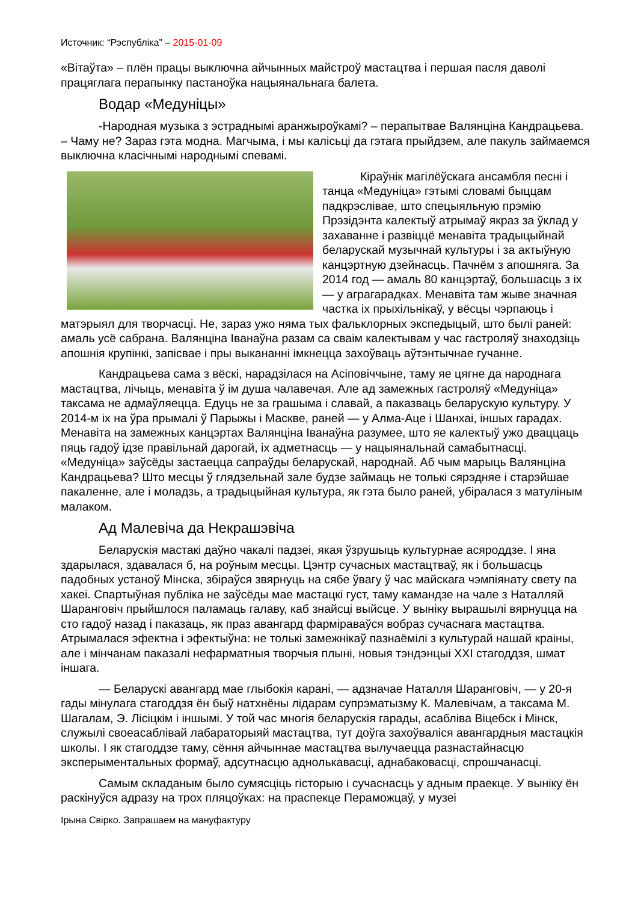Источник: “Рэспубліка” – 2015-01-09
«Вітаўта» – плён працы выключна айчынных майстроў мастацтва і першая пасля даволі працяглага перапынку пастаноўка нацыянальнага балета.
Водар «Медуніцы»
-Народная музыка з эстраднымі аранжыроўкамі? – перапытвае Валянціна Кандрацьева. – Чаму не? Зараз гэта модна. Магчыма, і мы калісьці да гэтага прыйдзем, але пакуль займаемся выключна класічнымі народнымі спевамі.
Кіраўнік магілёўскага ансамбля песні і танца «Медуніца» гэтымі словамі быццам падкрэслівае, што спецыяльную прэмію Прэзідэнта калектыў атрымаў якраз за ўклад у захаванне і развіццё менавіта традыцыйнай беларускай музычнай культуры і за актыўную канцэртную дзейнасць. Пачнём з апошняга. За 2014 год — амаль 80 канцэртаў, большасць з іх — у аграгарадках. Менавіта там жыве значная частка іх прыхільнікаў, у вёсцы чэрпаюць і матэрыял для творчасці. Не, зараз ужо няма тых фальклорных экспедыцый, што былі раней: амаль усё сабрана. Валянціна Іванаўна разам са сваім калектывам у час гастроляў знаходзіць апошнія крупінкі, запісвае і пры выкананні імкнецца захоўваць аўтэнтычнае гучанне.
Кандрацьева сама з вёскі, нарадзілася на Асіповіччыне, таму яе цягне да народнага мастацтва, лічыць, менавіта ў ім душа чалавечая. Але ад замежных гастроляў «Медуніца» таксама не адмаўляецца. Едуць не за грашыма і славай, а паказваць беларускую культуру. У 2014-м іх на ўра прымалі ў Парыжы і Маскве, раней — у Алма-Аце і Шанхаі, іншых гарадах. Менавіта на замежных канцэртах Валянціна Іванаўна разумее, што яе калектыў ужо дваццаць пяць гадоў ідзе правільнай дарогай, іх адметнасць — у нацыянальнай самабытнасці. «Медуніца» заўсёды застаецца сапраўды беларускай, народнай. Аб чым марыць Валянціна Кандрацьева? Што месцы ў глядзельнай зале будзе займаць не толькі сярэдняе і старэйшае пакаленне, але і моладзь, а традыцыйная культура, як гэта было раней, убіралася з матулiным малаком.
Ад Малевіча да Некрашэвіча
Беларускія мастакі даўно чакалі падзеі, якая ўзрушыць культурнае асяроддзе. І яна здарылася, здавалася б, на роўным месцы. Цэнтр сучасных мастацтваў, як і большасць падобных устаноў Мінска, збіраўся звярнуць на сябе ўвагу ў час майскага чэмпіянату свету па хакеі. Спартыўная публіка не заўсёды мае мастацкі густ, таму камандзе на чале з Наталляй Шаранговіч прыйшлося паламаць галаву, каб знайсці выйсце. У выніку вырашылі вярнуцца на сто гадоў назад і паказаць, як праз авангард фарміраваўся вобраз сучаснага мастацтва. Атрымалася эфектна і эфектыўна: не толькі замежнікаў пазнаёмілі з культурай нашай краіны, але і мінчанам паказалі нефарматныя творчыя плыні, новыя тэндэнцыі XXI стагоддзя, шмат іншага.
— Беларускі авангард мае глыбокія карані, — адзначае Наталля Шаранговіч, — у 20-я гады мінулага стагоддзя ён быў натхнёны лідарам супрэматызму К. Малевічам, а таксама М. Шагалам, Э. Лісіцкім і іншымі. У той час многія беларускія гарады, асабліва Віцебск і Мінск, служылі своеасаблівай лабараторыяй мастацтва, тут доўга захоўваліся авангардныя мастацкія школы. І як стагоддзе таму, сёння айчыннае мастацтва вылучаецца разнастайнасцю эксперыментальных формаў, адсутнасцю аднолькавасці, аднабаковасці, спрошчанасці.
Самым складаным было сумясціць гісторыю і сучаснасць у адным праекце. У выніку ён раскінуўся адразу на трох пляцоўках: на праспекце Пераможцаў, у музеі
Ірына Свірко. Запрашаем на мануфактуру